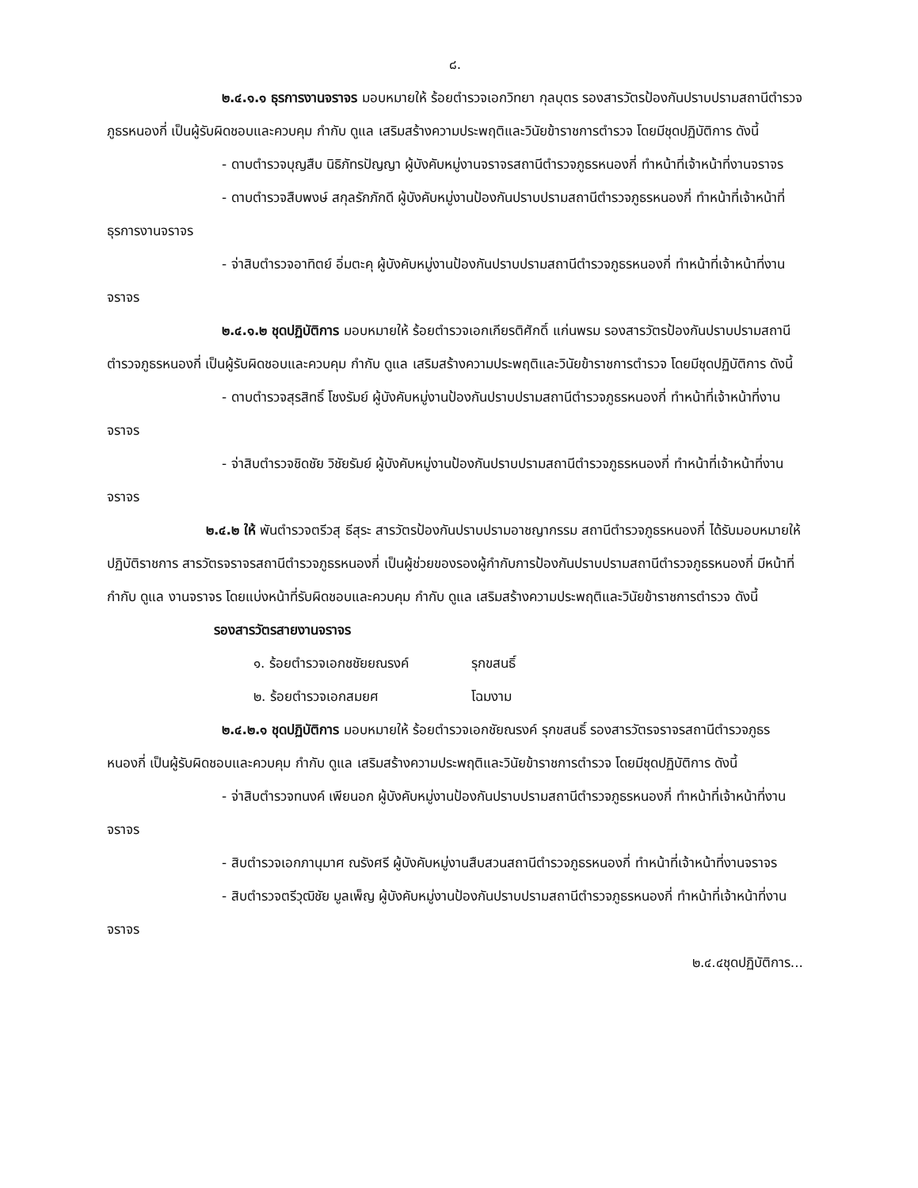๘.
๒.๔.๑.๑ ธุรการงานจราจร มอบหมายให้ ร้อยตำรวจเอกวิทยา กุลบุตร รองสารวัตรป้องกันปราบปรามสถานีตำรวจภูธรหนองกี่ เป็นผู้รับผิดชอบและควบคุม กำกับ ดูแล เสริมสร้างความประพฤติและวินัยข้าราชการตำรวจ โดยมีชุดปฏิบัติการ ดังนี้
- ดาบตำรวจบุญสืบ นิธิภัทรปัญญา ผู้บังคับหมู่งานจราจรสถานีตำรวจภูธรหนองกี่ ทำหน้าที่เจ้าหน้าที่งานจราจร
- ดาบตำรวจสืบพงษ์ สกุลรักภักดี ผู้บังคับหมู่งานป้องกันปราบปรามสถานีตำรวจภูธรหนองกี่ ทำหน้าที่เจ้าหน้าที่ธุรการงานจราจร
- จ่าสิบตำรวจอาทิตย์ อิ่มตะคุ ผู้บังคับหมู่งานป้องกันปราบปรามสถานีตำรวจภูธรหนองกี่ ทำหน้าที่เจ้าหน้าที่งานจราจร
๒.๔.๑.๒ ชุดปฏิบัติการ มอบหมายให้ ร้อยตำรวจเอกเกียรติศักดิ์ แก่นพรม รองสารวัตรป้องกันปราบปรามสถานีตำรวจภูธรหนองกี่ เป็นผู้รับผิดชอบและควบคุม กำกับ ดูแล เสริมสร้างความประพฤติและวินัยข้าราชการตำรวจ โดยมีชุดปฏิบัติการ ดังนี้
- ดาบตำรวจสุรสิทธิ์ โชงรัมย์ ผู้บังคับหมู่งานป้องกันปราบปรามสถานีตำรวจภูธรหนองกี่ ทำหน้าที่เจ้าหน้าที่งานจราจร
- จ่าสิบตำรวจชิดชัย วิชัยรัมย์ ผู้บังคับหมู่งานป้องกันปราบปรามสถานีตำรวจภูธรหนองกี่ ทำหน้าที่เจ้าหน้าที่งานจราจร
๒.๔.๒ ให้ พันตำรวจตรีวสุ ธีสุระ สารวัตรป้องกันปราบปรามอาชญากรรม สถานีตำรวจภูธรหนองกี่ ได้รับมอบหมายให้ปฏิบัติราชการ สารวัตรจราจรสถานีตำรวจภูธรหนองกี่ เป็นผู้ช่วยของรองผู้กำกับการป้องกันปราบปรามสถานีตำรวจภูธรหนองกี่ มีหน้าที่กำกับ ดูแล งานจราจร โดยแบ่งหน้าที่รับผิดชอบและควบคุม กำกับ ดูแล เสริมสร้างความประพฤติและวินัยข้าราชการตำรวจ ดังนี้
รองสารวัตรสายงานจราจร
๑. ร้อยตำรวจเอกชชัยยณรงค์ รุกขสนธิ์
๒. ร้อยตำรวจเอกสมยศ โฉมงาม
๒.๔.๒.๑ ชุดปฏิบัติการ มอบหมายให้ ร้อยตำรวจเอกชัยณรงค์ รุกขสนธิ์ รองสารวัตรจราจรสถานีตำรวจภูธรหนองกี่ เป็นผู้รับผิดชอบและควบคุม กำกับ ดูแล เสริมสร้างความประพฤติและวินัยข้าราชการตำรวจ โดยมีชุดปฏิบัติการ ดังนี้
- จ่าสิบตำรวจทนงค์ เพียนอก ผู้บังคับหมู่งานป้องกันปราบปรามสถานีตำรวจภูธรหนองกี่ ทำหน้าที่เจ้าหน้าที่งานจราจร
- สิบตำรวจเอกภานุมาศ ณรังศรี ผู้บังคับหมู่งานสืบสวนสถานีตำรวจภูธรหนองกี่ ทำหน้าที่เจ้าหน้าที่งานจราจร
- สิบตำรวจตรีวุฒิชัย มูลเพ็ญ ผู้บังคับหมู่งานป้องกันปราบปรามสถานีตำรวจภูธรหนองกี่ ทำหน้าที่เจ้าหน้าที่งานจราจร
๒.๔.๔ชุดปฏิบัติการ...